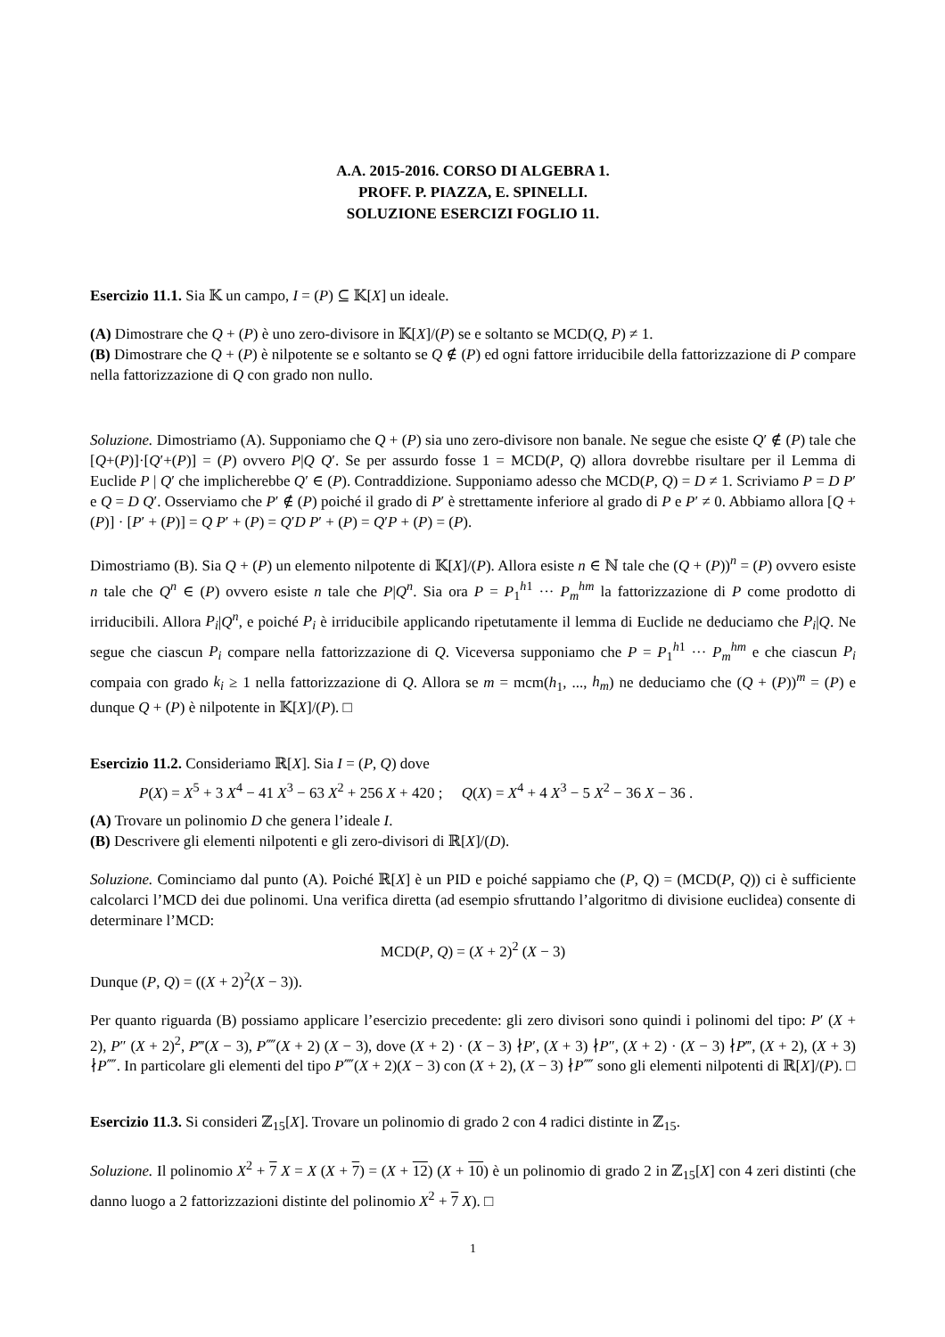A.A. 2015-2016. CORSO DI ALGEBRA 1.
PROFF. P. PIAZZA, E. SPINELLI.
SOLUZIONE ESERCIZI FOGLIO 11.
Esercizio 11.1. Sia 𝕂 un campo, I = (P) ⊆ 𝕂[X] un ideale.
(A) Dimostrare che Q + (P) è uno zero-divisore in 𝕂[X]/(P) se e soltanto se MCD(Q, P) ≠ 1.
(B) Dimostrare che Q + (P) è nilpotente se e soltanto se Q ∉ (P) ed ogni fattore irriducibile della fattorizzazione di P compare nella fattorizzazione di Q con grado non nullo.
Soluzione. Dimostriamo (A). Supponiamo che Q + (P) sia uno zero-divisore non banale. Ne segue che esiste Q′ ∉ (P) tale che [Q+(P)]·[Q′+(P)] = (P) ovvero P|Q Q′. Se per assurdo fosse 1 = MCD(P, Q) allora dovrebbe risultare per il Lemma di Euclide P | Q′ che implicherebbe Q′ ∈ (P). Contraddizione. Supponiamo adesso che MCD(P, Q) = D ≠ 1. Scriviamo P = D P′ e Q = D Q′. Osserviamo che P′ ∉ (P) poiché il grado di P′ è strettamente inferiore al grado di P e P′ ≠ 0. Abbiamo allora [Q + (P)] · [P′ + (P)] = Q P′ + (P) = Q′D P′ + (P) = Q′P + (P) = (P).
Dimostriamo (B). Sia Q + (P) un elemento nilpotente di 𝕂[X]/(P). Allora esiste n ∈ ℕ tale che (Q + (P))<sup>n</sup> = (P) ovvero esiste n tale che Q<sup>n</sup> ∈ (P) ovvero esiste n tale che P|Q<sup>n</sup>. Sia ora P = P<sub>1</sub><sup>h1</sup> ··· P<sub>m</sub><sup>hm</sup> la fattorizzazione di P come prodotto di irriducibili. Allora P<sub>i</sub>|Q<sup>n</sup>, e poiché P<sub>i</sub> è irriducibile applicando ripetutamente il lemma di Euclide ne deduciamo che P<sub>i</sub>|Q. Ne segue che ciascun P<sub>i</sub> compare nella fattorizzazione di Q. Viceversa supponiamo che P = P<sub>1</sub><sup>h1</sup> ··· P<sub>m</sub><sup>hm</sup> e che ciascun P<sub>i</sub> compaia con grado k<sub>i</sub> ≥ 1 nella fattorizzazione di Q. Allora se m = mcm(h<sub>1</sub>, ..., h<sub>m</sub>) ne deduciamo che (Q + (P))<sup>m</sup> = (P) e dunque Q + (P) è nilpotente in 𝕂[X]/(P). □
Esercizio 11.2. Consideriamo ℝ[X]. Sia I = (P, Q) dove
P(X) = X<sup>5</sup> + 3 X<sup>4</sup> − 41 X<sup>3</sup> − 63 X<sup>2</sup> + 256 X + 420 ; Q(X) = X<sup>4</sup> + 4 X<sup>3</sup> − 5 X<sup>2</sup> − 36 X − 36 .
(A) Trovare un polinomio D che genera l’ideale I.
(B) Descrivere gli elementi nilpotenti e gli zero-divisori di ℝ[X]/(D).
Soluzione. Cominciamo dal punto (A). Poiché ℝ[X] è un PID e poiché sappiamo che (P, Q) = (MCD(P, Q)) ci è sufficiente calcolarci l’MCD dei due polinomi. Una verifica diretta (ad esempio sfruttando l’algoritmo di divisione euclidea) consente di determinare l’MCD:
MCD(P, Q) = (X + 2)<sup>2</sup> (X − 3)
Dunque (P, Q) = ((X + 2)<sup>2</sup>(X − 3)).
Per quanto riguarda (B) possiamo applicare l’esercizio precedente: gli zero divisori sono quindi i polinomi del tipo: P′ (X + 2), P″ (X + 2)<sup>2</sup>, P‴(X − 3), P⁗(X + 2) (X − 3), dove (X + 2) · (X − 3) ∤P′, (X + 3) ∤P″, (X + 2) · (X − 3) ∤P‴, (X + 2), (X + 3) ∤P⁗. In particolare gli elementi del tipo P⁗(X + 2)(X − 3) con (X + 2), (X − 3) ∤P⁗ sono gli elementi nilpotenti di ℝ[X]/(P). □
Esercizio 11.3. Si consideri ℤ<sub>15</sub>[X]. Trovare un polinomio di grado 2 con 4 radici distinte in ℤ<sub>15</sub>.
Soluzione. Il polinomio X<sup>2</sup> + 7 X = X (X + 7) = (X + 12) (X + 10) è un polinomio di grado 2 in ℤ<sub>15</sub>[X] con 4 zeri distinti (che danno luogo a 2 fattorizzazioni distinte del polinomio X<sup>2</sup> + 7 X). □
1